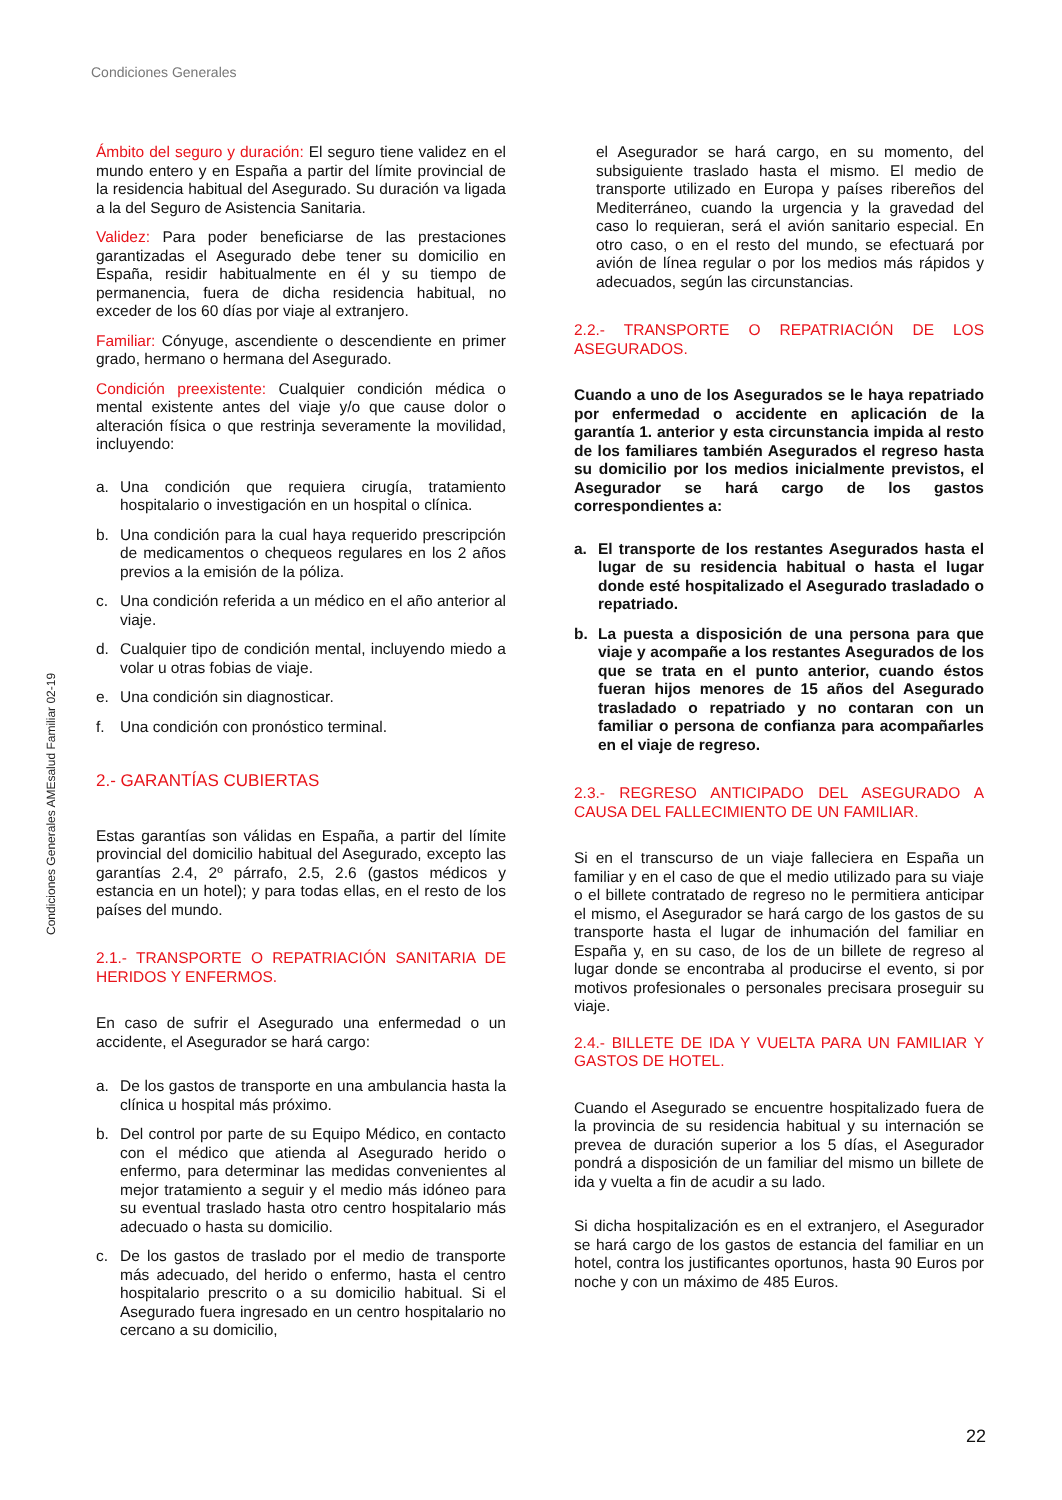Condiciones Generales
Ámbito del seguro y duración: El seguro tiene validez en el mundo entero y en España a partir del límite provincial de la residencia habitual del Asegurado. Su duración va ligada a la del Seguro de Asistencia Sanitaria.
Validez: Para poder beneficiarse de las prestaciones garantizadas el Asegurado debe tener su domicilio en España, residir habitualmente en él y su tiempo de permanencia, fuera de dicha residencia habitual, no exceder de los 60 días por viaje al extranjero.
Familiar: Cónyuge, ascendiente o descendiente en primer grado, hermano o hermana del Asegurado.
Condición preexistente: Cualquier condición médica o mental existente antes del viaje y/o que cause dolor o alteración física o que restrinja severamente la movilidad, incluyendo:
a. Una condición que requiera cirugía, tratamiento hospitalario o investigación en un hospital o clínica.
b. Una condición para la cual haya requerido prescripción de medicamentos o chequeos regulares en los 2 años previos a la emisión de la póliza.
c. Una condición referida a un médico en el año anterior al viaje.
d. Cualquier tipo de condición mental, incluyendo miedo a volar u otras fobias de viaje.
e. Una condición sin diagnosticar.
f. Una condición con pronóstico terminal.
2.- GARANTÍAS CUBIERTAS
Estas garantías son válidas en España, a partir del límite provincial del domicilio habitual del Asegurado, excepto las garantías 2.4, 2º párrafo, 2.5, 2.6 (gastos médicos y estancia en un hotel); y para todas ellas, en el resto de los países del mundo.
2.1.- TRANSPORTE O REPATRIACIÓN SANITARIA DE HERIDOS Y ENFERMOS.
En caso de sufrir el Asegurado una enfermedad o un accidente, el Asegurador se hará cargo:
a. De los gastos de transporte en una ambulancia hasta la clínica u hospital más próximo.
b. Del control por parte de su Equipo Médico, en contacto con el médico que atienda al Asegurado herido o enfermo, para determinar las medidas convenientes al mejor tratamiento a seguir y el medio más idóneo para su eventual traslado hasta otro centro hospitalario más adecuado o hasta su domicilio.
c. De los gastos de traslado por el medio de transporte más adecuado, del herido o enfermo, hasta el centro hospitalario prescrito o a su domicilio habitual. Si el Asegurado fuera ingresado en un centro hospitalario no cercano a su domicilio,
el Asegurador se hará cargo, en su momento, del subsiguiente traslado hasta el mismo. El medio de transporte utilizado en Europa y países ribereños del Mediterráneo, cuando la urgencia y la gravedad del caso lo requieran, será el avión sanitario especial. En otro caso, o en el resto del mundo, se efectuará por avión de línea regular o por los medios más rápidos y adecuados, según las circunstancias.
2.2.- TRANSPORTE O REPATRIACIÓN DE LOS ASEGURADOS.
Cuando a uno de los Asegurados se le haya repatriado por enfermedad o accidente en aplicación de la garantía 1. anterior y esta circunstancia impida al resto de los familiares también Asegurados el regreso hasta su domicilio por los medios inicialmente previstos, el Asegurador se hará cargo de los gastos correspondientes a:
a. El transporte de los restantes Asegurados hasta el lugar de su residencia habitual o hasta el lugar donde esté hospitalizado el Asegurado trasladado o repatriado.
b. La puesta a disposición de una persona para que viaje y acompañe a los restantes Asegurados de los que se trata en el punto anterior, cuando éstos fueran hijos menores de 15 años del Asegurado trasladado o repatriado y no contaran con un familiar o persona de confianza para acompañarles en el viaje de regreso.
2.3.- REGRESO ANTICIPADO DEL ASEGURADO A CAUSA DEL FALLECIMIENTO DE UN FAMILIAR.
Si en el transcurso de un viaje falleciera en España un familiar y en el caso de que el medio utilizado para su viaje o el billete contratado de regreso no le permitiera anticipar el mismo, el Asegurador se hará cargo de los gastos de su transporte hasta el lugar de inhumación del familiar en España y, en su caso, de los de un billete de regreso al lugar donde se encontraba al producirse el evento, si por motivos profesionales o personales precisara proseguir su viaje.
2.4.- BILLETE DE IDA Y VUELTA PARA UN FAMILIAR Y GASTOS DE HOTEL.
Cuando el Asegurado se encuentre hospitalizado fuera de la provincia de su residencia habitual y su internación se prevea de duración superior a los 5 días, el Asegurador pondrá a disposición de un familiar del mismo un billete de ida y vuelta a fin de acudir a su lado.
Si dicha hospitalización es en el extranjero, el Asegurador se hará cargo de los gastos de estancia del familiar en un hotel, contra los justificantes oportunos, hasta 90 Euros por noche y con un máximo de 485 Euros.
Condiciones Generales AMEsalud Familiar 02-19
22